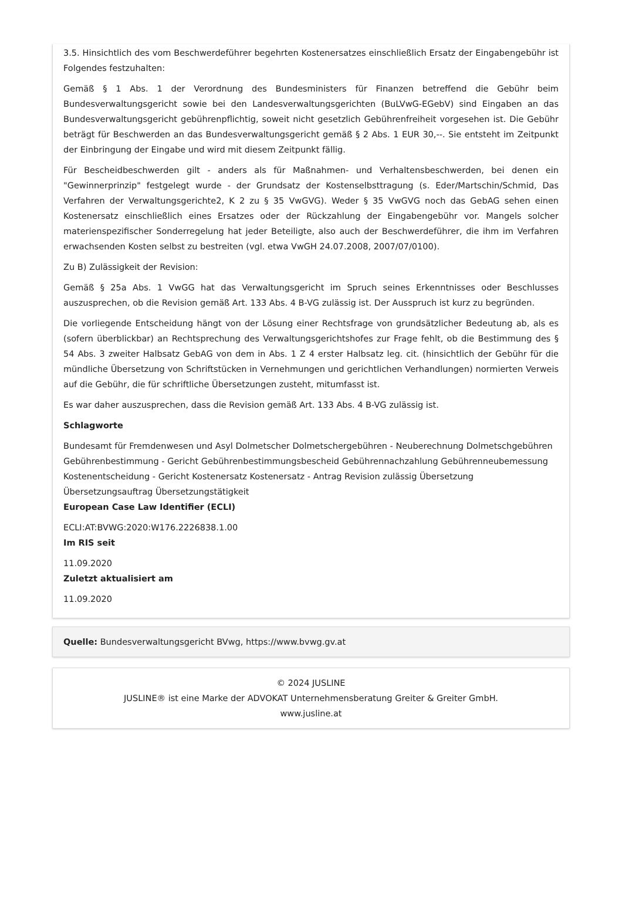3.5. Hinsichtlich des vom Beschwerdeführer begehrten Kostenersatzes einschließlich Ersatz der Eingabengebühr ist Folgendes festzuhalten:
Gemäß § 1 Abs. 1 der Verordnung des Bundesministers für Finanzen betreffend die Gebühr beim Bundesverwaltungsgericht sowie bei den Landesverwaltungsgerichten (BuLVwG-EGebV) sind Eingaben an das Bundesverwaltungsgericht gebührenpflichtig, soweit nicht gesetzlich Gebührenfreiheit vorgesehen ist. Die Gebühr beträgt für Beschwerden an das Bundesverwaltungsgericht gemäß § 2 Abs. 1 EUR 30,--. Sie entsteht im Zeitpunkt der Einbringung der Eingabe und wird mit diesem Zeitpunkt fällig.
Für Bescheidbeschwerden gilt - anders als für Maßnahmen- und Verhaltensbeschwerden, bei denen ein "Gewinnerprinzip" festgelegt wurde - der Grundsatz der Kostenselbsttragung (s. Eder/Martschin/Schmid, Das Verfahren der Verwaltungsgerichte2, K 2 zu § 35 VwGVG). Weder § 35 VwGVG noch das GebAG sehen einen Kostenersatz einschließlich eines Ersatzes oder der Rückzahlung der Eingabengebühr vor. Mangels solcher materienspezifischer Sonderregelung hat jeder Beteiligte, also auch der Beschwerdeführer, die ihm im Verfahren erwachsenden Kosten selbst zu bestreiten (vgl. etwa VwGH 24.07.2008, 2007/07/0100).
Zu B) Zulässigkeit der Revision:
Gemäß § 25a Abs. 1 VwGG hat das Verwaltungsgericht im Spruch seines Erkenntnisses oder Beschlusses auszusprechen, ob die Revision gemäß Art. 133 Abs. 4 B-VG zulässig ist. Der Ausspruch ist kurz zu begründen.
Die vorliegende Entscheidung hängt von der Lösung einer Rechtsfrage von grundsätzlicher Bedeutung ab, als es (sofern überblickbar) an Rechtsprechung des Verwaltungsgerichtshofes zur Frage fehlt, ob die Bestimmung des § 54 Abs. 3 zweiter Halbsatz GebAG von dem in Abs. 1 Z 4 erster Halbsatz leg. cit. (hinsichtlich der Gebühr für die mündliche Übersetzung von Schriftstücken in Vernehmungen und gerichtlichen Verhandlungen) normierten Verweis auf die Gebühr, die für schriftliche Übersetzungen zusteht, mitumfasst ist.
Es war daher auszusprechen, dass die Revision gemäß Art. 133 Abs. 4 B-VG zulässig ist.
Schlagworte
Bundesamt für Fremdenwesen und Asyl Dolmetscher Dolmetschergebühren - Neuberechnung Dolmetschgebühren Gebührenbestimmung - Gericht Gebührenbestimmungsbescheid Gebührennachzahlung Gebührenneubemessung Kostenentscheidung - Gericht Kostenersatz Kostenersatz - Antrag Revision zulässig Übersetzung Übersetzungsauftrag Übersetzungstätigkeit
European Case Law Identifier (ECLI)
ECLI:AT:BVWG:2020:W176.2226838.1.00
Im RIS seit
11.09.2020
Zuletzt aktualisiert am
11.09.2020
Quelle: Bundesverwaltungsgericht BVwg, https://www.bvwg.gv.at
© 2024 JUSLINE
JUSLINE® ist eine Marke der ADVOKAT Unternehmensberatung Greiter & Greiter GmbH.
www.jusline.at